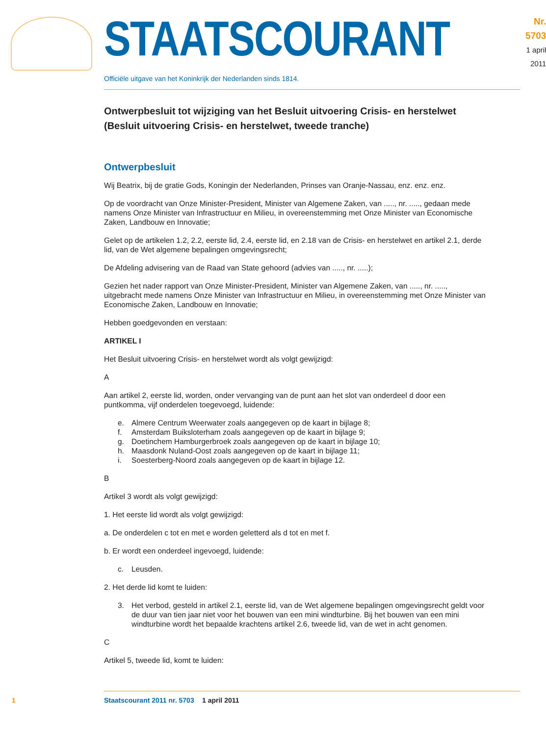STAATSCOURANT
Nr. 5703
1 april
2011
Officiële uitgave van het Koninkrijk der Nederlanden sinds 1814.
Ontwerpbesluit tot wijziging van het Besluit uitvoering Crisis- en herstelwet (Besluit uitvoering Crisis- en herstelwet, tweede tranche)
Ontwerpbesluit
Wij Beatrix, bij de gratie Gods, Koningin der Nederlanden, Prinses van Oranje-Nassau, enz. enz. enz.
Op de voordracht van Onze Minister-President, Minister van Algemene Zaken, van ....., nr. ....., gedaan mede namens Onze Minister van Infrastructuur en Milieu, in overeenstemming met Onze Minister van Economische Zaken, Landbouw en Innovatie;
Gelet op de artikelen 1.2, 2.2, eerste lid, 2.4, eerste lid, en 2.18 van de Crisis- en herstelwet en artikel 2.1, derde lid, van de Wet algemene bepalingen omgevingsrecht;
De Afdeling advisering van de Raad van State gehoord (advies van ....., nr. .....);
Gezien het nader rapport van Onze Minister-President, Minister van Algemene Zaken, van ....., nr. ....., uitgebracht mede namens Onze Minister van Infrastructuur en Milieu, in overeenstemming met Onze Minister van Economische Zaken, Landbouw en Innovatie;
Hebben goedgevonden en verstaan:
ARTIKEL I
Het Besluit uitvoering Crisis- en herstelwet wordt als volgt gewijzigd:
A
Aan artikel 2, eerste lid, worden, onder vervanging van de punt aan het slot van onderdeel d door een puntkomma, vijf onderdelen toegevoegd, luidende:
e. Almere Centrum Weerwater zoals aangegeven op de kaart in bijlage 8;
f. Amsterdam Buiksloterham zoals aangegeven op de kaart in bijlage 9;
g. Doetinchem Hamburgerbroek zoals aangegeven op de kaart in bijlage 10;
h. Maasdonk Nuland-Oost zoals aangegeven op de kaart in bijlage 11;
i. Soesterberg-Noord zoals aangegeven op de kaart in bijlage 12.
B
Artikel 3 wordt als volgt gewijzigd:
1. Het eerste lid wordt als volgt gewijzigd:
a. De onderdelen c tot en met e worden geletterd als d tot en met f.
b. Er wordt een onderdeel ingevoegd, luidende:
c. Leusden.
2. Het derde lid komt te luiden:
3. Het verbod, gesteld in artikel 2.1, eerste lid, van de Wet algemene bepalingen omgevingsrecht geldt voor de duur van tien jaar niet voor het bouwen van een mini windturbine. Bij het bouwen van een mini windturbine wordt het bepaalde krachtens artikel 2.6, tweede lid, van de wet in acht genomen.
C
Artikel 5, tweede lid, komt te luiden:
1 Staatscourant 2011 nr. 5703 1 april 2011